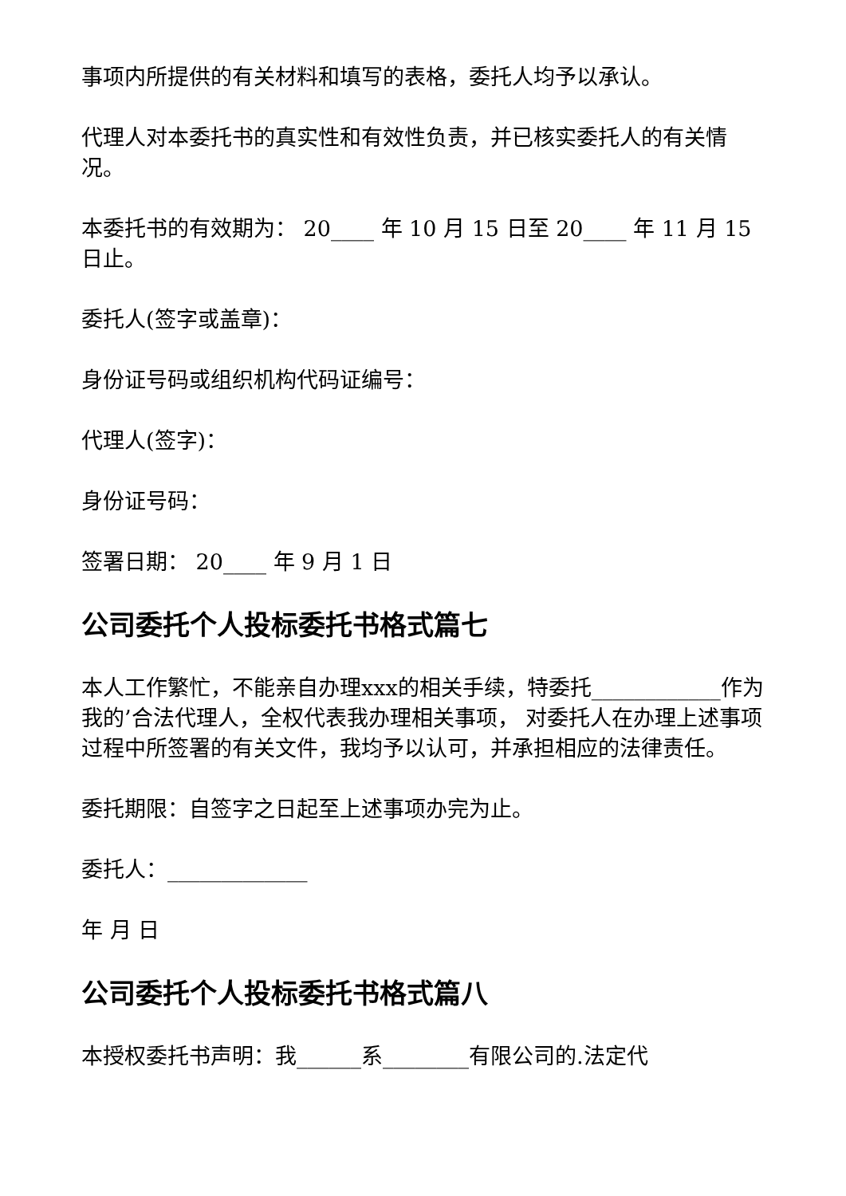事项内所提供的有关材料和填写的表格，委托人均予以承认。
代理人对本委托书的真实性和有效性负责，并已核实委托人的有关情况。
本委托书的有效期为： 20____ 年 10 月 15 日至 20____ 年 11 月 15 日止。
委托人(签字或盖章)：
身份证号码或组织机构代码证编号：
代理人(签字)：
身份证号码：
签署日期： 20____ 年 9 月 1 日
公司委托个人投标委托书格式篇七
本人工作繁忙，不能亲自办理xxx的相关手续，特委托____________作为我的’合法代理人，全权代表我办理相关事项， 对委托人在办理上述事项过程中所签署的有关文件，我均予以认可，并承担相应的法律责任。
委托期限：自签字之日起至上述事项办完为止。
委托人：_____________
年 月 日
公司委托个人投标委托书格式篇八
本授权委托书声明：我______系________有限公司的.法定代